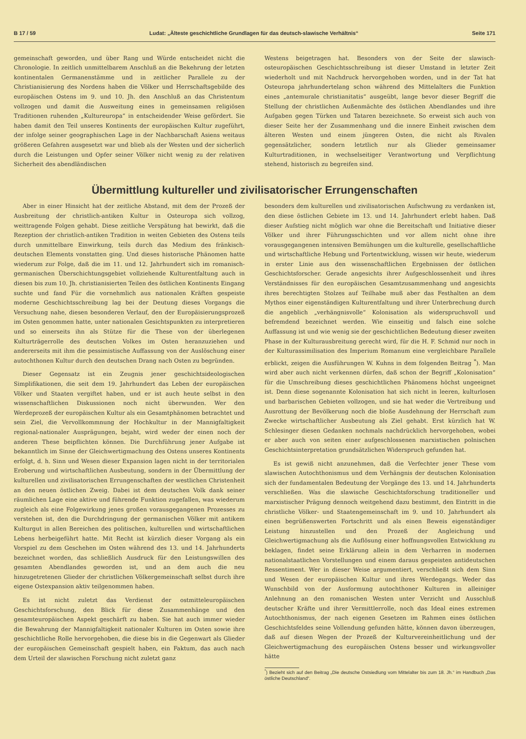B 17 / 59 Ludat: „Älteste geschichtliche Grundlagen für das deutsch-slawische Verhältnis“ Seite 171
gemeinschaft geworden, und über Rang und Würde entscheidet nicht die Chronologie. In zeitlich unmittelbarem Anschluß an die Bekehrung der letzten kontinentalen Germanenstämme und in zeitlicher Parallele zu der Christianisierung des Nordens haben die Völker und Herrschaftsgebilde des europäischen Ostens im 9. und 10. Jh. den Anschluß an das Christentum vollzogen und damit die Ausweitung eines in gemeinsamen religiösen Traditionen ruhenden „Kultureuropa“ in entscheidender Weise gefördert. Sie haben damit den Teil unseres Kontinents der europäischen Kultur zugeführt, der infolge seiner geographischen Lage in der Nachbarschaft Asiens weitaus größeren Gefahren ausgesetzt war und blieb als der Westen und der sicherlich durch die Leistungen und Opfer seiner Völker nicht wenig zu der relativen Sicherheit des abendländischen
Westens beigetragen hat. Besonders von der Seite der slawisch-osteuropäischen Geschichtsschreibung ist dieser Umstand in letzter Zeit wiederholt und mit Nachdruck hervorgehoben worden, und in der Tat hat Osteuropa jahrhundertelang schon während des Mittelalters die Funktion eines „antemurale christianitatis“ ausgeübt, lange bevor dieser Begriff die Stellung der christlichen Außenmächte des östlichen Abendlandes und ihre Aufgaben gegen Türken und Tataren bezeichnete. So erweist sich auch von dieser Seite her der Zusammenhang und die innere Einheit zwischen dem älteren Westen und einem jüngeren Osten, die nicht als Rivalen gegensätzlicher, sondern letztlich nur als Glieder gemeinsamer Kulturtraditionen, in wechselseitiger Verantwortung und Verpflichtung stehend, historisch zu begreifen sind.
Übermittlung kultureller und zivilisatorischer Errungenschaften
Aber in einer Hinsicht hat der zeitliche Abstand, mit dem der Prozeß der Ausbreitung der christlich-antiken Kultur in Osteuropa sich vollzog, weittragende Folgen gehabt. Diese zeitliche Verspätung hat bewirkt, daß die Rezeption der christlich-antiken Tradition in weiten Gebieten des Ostens teils durch unmittelbare Einwirkung, teils durch das Medium des fränkisch-deutschen Elements vonstatten ging. Und dieses historische Phänomen hatte wiederum zur Folge, daß die im 11. und 12. Jahrhundert sich im romanisch-germanischen Überschichtungsgebiet vollziehende Kulturentfaltung auch in diesen bis zum 10. Jh. christianisierten Teilen des östlichen Kontinents Eingang suchte und fand Für die vornehmlich aus nationalen Kräften gespeiste moderne Geschichtsschreibung lag bei der Deutung dieses Vorgangs die Versuchung nahe, diesen besonderen Verlauf, den der Europäisierungsprozeß im Osten genommen hatte, unter nationalen Gesichtspunkten zu interpretieren und so einerseits ihn als Stütze für die These von der überlegenen Kulturträgerrolle des deutschen Volkes im Osten heranzuziehen und andererseits mit ihm die pessimistische Auffassung von der Auslöschung einer autochthonen Kultur durch den deutschen Drang nach Osten zu begründen.
Dieser Gegensatz ist ein Zeugnis jener geschichtsideologischen Simplifikationen, die seit dem 19. Jahrhundert das Leben der europäischen Völker und Staaten vergiftet haben, und er ist auch heute selbst in den wissenschaftlichen Diskussionen noch nicht überwunden. Wer den Werdeprozeß der europäischen Kultur als ein Gesamtphänomen betrachtet und sein Ziel, die Vervollkommnung der Hochkultur in der Mannigfaltigkeit regional-nationaler Ausprägungen, bejaht, wird weder der einen noch der anderen These beipflichten können. Die Durchführung jener Aufgabe ist bekanntlich im Sinne der Gleichwertigmachung des Ostens unseres Kontinents erfolgt, d. h. Sinn und Wesen dieser Expansion lagen nicht in der territorialen Eroberung und wirtschaftlichen Ausbeutung, sondern in der Übermittlung der kulturellen und zivilisatorischen Errungenschaften der westlichen Christenheit an den neuen östlichen Zweig. Dabei ist dem deutschen Volk dank seiner räumlichen Lage eine aktive und führende Funktion zugefallen, was wiederum zugleich als eine Folgewirkung jenes großen vorausgegangenen Prozesses zu verstehen ist, den die Durchdringung der germanischen Völker mit antikem Kulturgut in allen Bereichen des politischen, kulturellen und wirtschaftlichen Lebens herbeigeführt hatte. Mit Recht ist kürzlich dieser Vorgang als ein Vorspiel zu dem Geschehen im Osten während des 13. und 14. Jahrhunderts bezeichnet worden, das schließlich Ausdruck für den Leistungswillen des gesamten Abendlandes geworden ist, und an dem auch die neu hinzugetretenen Glieder der christlichen Völkergemeinschaft selbst durch ihre eigene Ostexpansion aktiv teilgenommen haben.
Es ist nicht zuletzt das Verdienst der ostmitteleuropäischen Geschichtsforschung, den Blick für diese Zusammenhänge und den gesamteuropäischen Aspekt geschärft zu haben. Sie hat auch immer wieder die Bewahrung der Mannigfaltigkeit nationaler Kulturen im Osten sowie ihre geschichtliche Rolle hervorgehoben, die diese bis in die Gegenwart als Glieder der europäischen Gemeinschaft gespielt haben, ein Faktum, das auch nach dem Urteil der slawischen Forschung nicht zuletzt ganz
besonders dem kulturellen und zivilisatorischen Aufschwung zu verdanken ist, den diese östlichen Gebiete im 13. und 14. Jahrhundert erlebt haben. Daß dieser Aufstieg nicht möglich war ohne die Bereitschaft und Initiative dieser Völker und ihrer Führungsschichten und vor allem nicht ohne ihre vorausgegangenen intensiven Bemühungen um die kulturelle, gesellschaftliche und wirtschaftliche Hebung und Fortentwicklung, wissen wir heute, wiederum in erster Linie aus den wissenschaftlichen Ergebnissen der östlichen Geschichtsforscher. Gerade angesichts ihrer Aufgeschlossenheit und ihres Verständnisses für den europäischen Gesamtzusammenhang und angesichts ihres berechtigten Stolzes auf Teilhabe muß aber das Festhalten an dem Mythos einer eigenständigen Kulturentfaltung und ihrer Unterbrechung durch die angeblich „verhängnisvolle“ Kolonisation als widerspruchsvoll und befremdend bezeichnet werden. Wie einseitig und falsch eine solche Auffassung ist und wie wenig sie der geschichtlichen Bedeutung dieser zweiten Phase in der Kulturausbreitung gerecht wird, für die H. F. Schmid nur noch in der Kulturassimilisation des Imperium Romanum eine vergleichbare Parallele erblickt, zeigen die Ausführungen W. Kuhns in dem folgenden Beitrag <sup>*</sup>). Man wird aber auch nicht verkennen dürfen, daß schon der Begriff „Kolonisation“ für die Umschreibung dieses geschichtlichen Phänomens höchst ungeeignet ist. Denn diese sogenannte Kolonisation hat sich nicht in leeren, kulturlosen und barbarischen Gebieten vollzogen, und sie hat weder die Vertreibung und Ausrottung der Bevölkerung noch die bloße Ausdehnung der Herrschaft zum Zwecke wirtschaftlicher Ausbeutung als Ziel gehabt. Erst kürzlich hat W. Schlesinger diesen Gedanken nochmals nachdrücklich hervorgehoben, wobei er aber auch von seiten einer aufgeschlossenen marxistischen polnischen Geschichtsinterpretation grundsätzlichen Widerspruch gefunden hat.
Es ist gewiß nicht anzunehmen, daß die Verfechter jener These vom slawischen Autochthonismus und dem Verhängnis der deutschen Kolonisation sich der fundamentalen Bedeutung der Vorgänge des 13. und 14. Jahrhunderts verschließen. Was die slawische Geschichtsforschung traditioneller und marxistischer Prägung dennoch weitgehend dazu bestimmt, den Eintritt in die christliche Völker- und Staatengemeinschaft im 9. und 10. Jahrhundert als einen begrüßenswerten Fortschritt und als einen Beweis eigenständiger Leistung hinzustellen und den Prozeß der Angleichung und Gleichwertigmachung als die Auflösung einer hoffnungsvollen Entwicklung zu beklagen, findet seine Erklärung allein in dem Verharren in modernen nationalstaatlichen Vorstellungen und einem daraus gespeisten antideutschen Ressentiment. Wer in dieser Weise argumentiert, verschließt sich dem Sinn und Wesen der europäischen Kultur und ihres Werdegangs. Weder das Wunschbild von der Ausformung autochthoner Kulturen in alleiniger Anlehnung an den romanischen Westen unter Verzicht und Ausschluß deutscher Kräfte und ihrer Vermittlerrolle, noch das Ideal eines extremen Autochthonismus, der nach eigenen Gesetzen im Rahmen eines östlichen Geschichtsfeldes seine Vollendung gefunden hätte, können davon überzeugen, daß auf diesen Wegen der Prozeß der Kulturvereinheitlichung und der Gleichwertigmachung des europäischen Ostens besser und wirkungsvoller hätte
<sup>*</sup>) Bezieht sich auf den Beitrag „Die deutsche Ostsiedlung vom Mittelalter bis zum 18. Jh.“ im Handbuch „Das östliche Deutschland“.